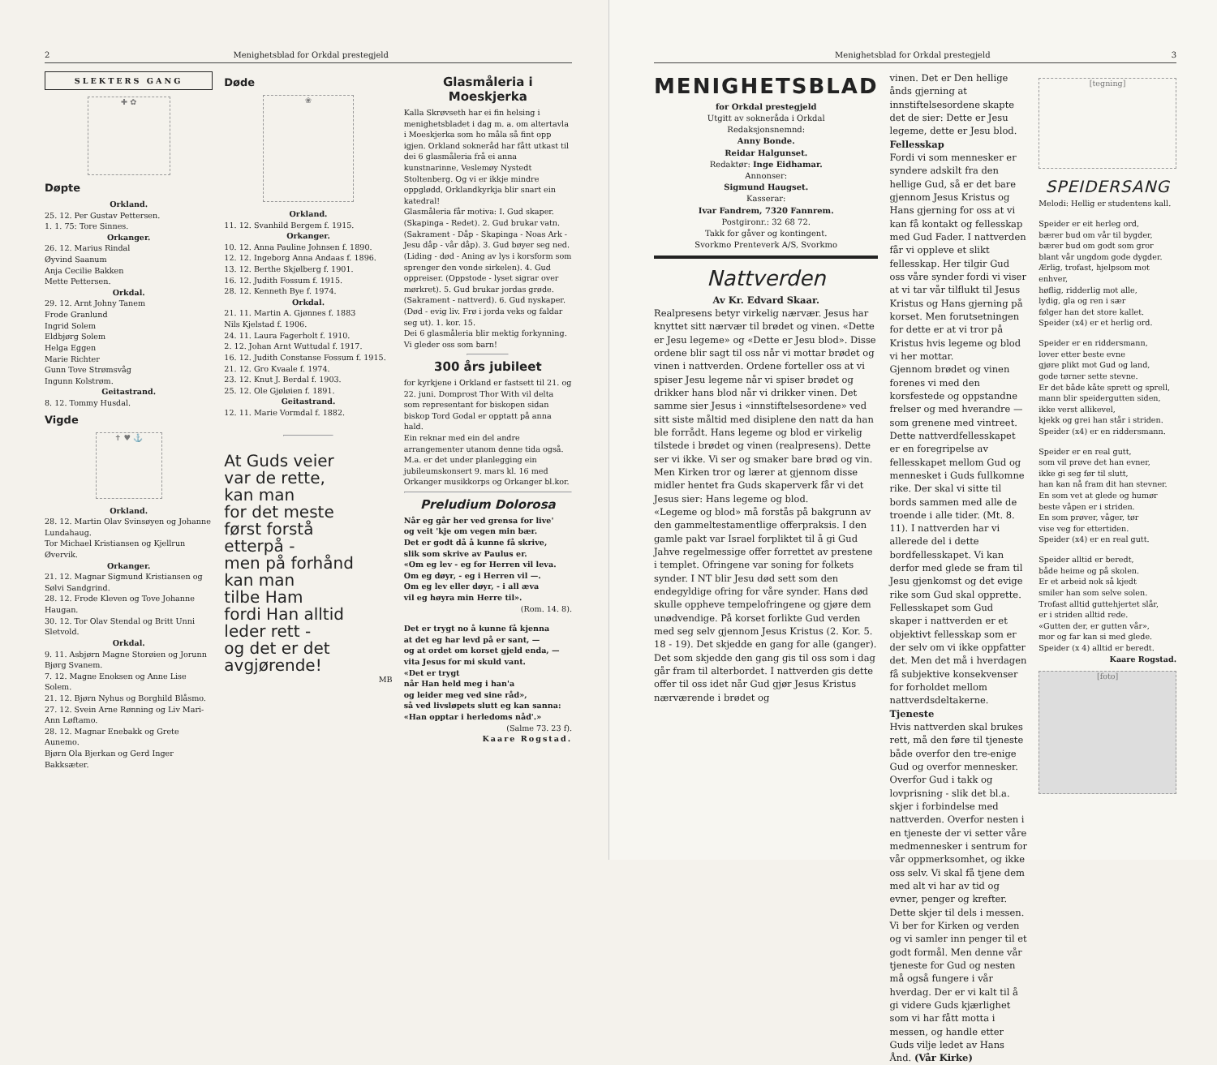2 Menighetsblad for Orkdal prestegjeld
SLEKTERS GANG
✚ ✿
Døpte
Orkland.
25. 12. Per Gustav Pettersen.
1. 1. 75: Tore Sinnes.
Orkanger.
26. 12. Marius Rindal
Øyvind Saanum
Anja Cecilie Bakken
Mette Pettersen.
Orkdal.
29. 12. Arnt Johny Tanem
Frode Granlund
Ingrid Solem
Eldbjørg Solem
Helga Eggen
Marie Richter
Gunn Tove Strømsvåg
Ingunn Kolstrøm.
Geitastrand.
8. 12. Tommy Husdal.
Vigde
✝ ♥ ⚓
Orkland.
28. 12. Martin Olav Svinsøyen og Johanne Lundahaug.
Tor Michael Kristiansen og Kjellrun Øvervik.
Orkanger.
21. 12. Magnar Sigmund Kristiansen og Sølvi Sandgrind.
28. 12. Frode Kleven og Tove Johanne Haugan.
30. 12. Tor Olav Stendal og Britt Unni Sletvold.
Orkdal.
9. 11. Asbjørn Magne Storøien og Jorunn Bjørg Svanem.
7. 12. Magne Enoksen og Anne Lise Solem.
21. 12. Bjørn Nyhus og Borghild Blåsmo.
27. 12. Svein Arne Rønning og Liv Mari-Ann Løftamo.
28. 12. Magnar Enebakk og Grete Aunemo.
Bjørn Ola Bjerkan og Gerd Inger Bakksæter.
Døde
❀
Orkland.
11. 12. Svanhild Bergem f. 1915.
Orkanger.
10. 12. Anna Pauline Johnsen f. 1890.
12. 12. Ingeborg Anna Andaas f. 1896.
13. 12. Berthe Skjølberg f. 1901.
16. 12. Judith Fossum f. 1915.
28. 12. Kenneth Bye f. 1974.
Orkdal.
21. 11. Martin A. Gjønnes f. 1883
Nils Kjelstad f. 1906.
24. 11. Laura Fagerholt f. 1910.
2. 12. Johan Arnt Wuttudal f. 1917.
16. 12. Judith Constanse Fossum f. 1915.
21. 12. Gro Kvaale f. 1974.
23. 12. Knut J. Berdal f. 1903.
25. 12. Ole Gjøløien f. 1891.
Geitastrand.
12. 11. Marie Vormdal f. 1882.
At Guds veier
var de rette,
kan man
for det meste
først forstå
etterpå -
men på forhånd
kan man
tilbe Ham
fordi Han alltid
leder rett -
og det er det
avgjørende!
MB
Glasmåleria i Moeskjerka
Kalla Skrøvseth har ei fin helsing i menighetsbladet i dag m. a. om altertavla i Moeskjerka som ho måla så fint opp igjen. Orkland sokneråd har fått utkast til dei 6 glasmåleria frå ei anna kunstnarinne, Veslemøy Nystedt Stoltenberg. Og vi er ikkje mindre oppglødd, Orklandkyrkja blir snart ein katedral!
Glasmåleria får motiva: I. Gud skaper. (Skapinga - Redet). 2. Gud brukar vatn. (Sakrament - Dåp - Skapinga - Noas Ark - Jesu dåp - vår dåp). 3. Gud bøyer seg ned. (Liding - død - Aning av lys i korsform som sprenger den vonde sirkelen). 4. Gud oppreiser. (Oppstode - lyset sigrar over mørkret). 5. Gud brukar jordas grøde. (Sakrament - nattverd). 6. Gud nyskaper. (Død - evig liv. Frø i jorda veks og faldar seg ut). 1. kor. 15.
Dei 6 glasmåleria blir mektig forkynning. Vi gleder oss som barn!
300 års jubileet
for kyrkjene i Orkland er fastsett til 21. og 22. juni. Domprost Thor With vil delta som representant for biskopen sidan biskop Tord Godal er opptatt på anna hald.
Ein reknar med ein del andre arrangementer utanom denne tida også. M.a. er det under planlegging ein jubileumskonsert 9. mars kl. 16 med Orkanger musikkorps og Orkanger bl.kor.
Preludium Dolorosa
Når eg går her ved grensa for live'
og veit 'kje om vegen min bær.
Det er godt då å kunne få skrive,
slik som skrive av Paulus er.
«Om eg lev - eg for Herren vil leva.
Om eg døyr, - eg i Herren vil —.
Om eg lev eller døyr, - i all æva
vil eg høyra min Herre til».
(Rom. 14. 8).
Det er trygt no å kunne få kjenna
at det eg har levd på er sant, —
og at ordet om korset gjeld enda, —
vita Jesus for mi skuld vant.
«Det er trygt
når Han held meg i han'a
og leider meg ved sine råd»,
så ved livsløpets slutt eg kan sanna:
«Han opptar i herledoms nåd'.»
(Salme 73. 23 f).
Kaare Rogstad.
Menighetsblad for Orkdal prestegjeld 3
MENIGHETSBLAD
for Orkdal prestegjeld
Utgitt av sokneråda i Orkdal
Redaksjonsnemnd:
Anny Bonde.
Reidar Halgunset.
Redaktør: Inge Eidhamar.
Annonser:
Sigmund Haugset.
Kasserar:
Ivar Fandrem, 7320 Fannrem.
Postgironr.: 32 68 72.
Takk for gåver og kontingent.
Svorkmo Prenteverk A/S, Svorkmo
Nattverden
Av Kr. Edvard Skaar.
Realpresens betyr virkelig nærvær. Jesus har knyttet sitt nærvær til brødet og vinen. «Dette er Jesu legeme» og «Dette er Jesu blod». Disse ordene blir sagt til oss når vi mottar brødet og vinen i nattverden. Ordene forteller oss at vi spiser Jesu legeme når vi spiser brødet og drikker hans blod når vi drikker vinen. Det samme sier Jesus i «innstiftelsesordene» ved sitt siste måltid med disiplene den natt da han ble forrådt. Hans legeme og blod er virkelig tilstede i brødet og vinen (realpresens). Dette ser vi ikke. Vi ser og smaker bare brød og vin. Men Kirken tror og lærer at gjennom disse midler hentet fra Guds skaperverk får vi det Jesus sier: Hans legeme og blod.
«Legeme og blod» må forstås på bakgrunn av den gammeltestamentlige offerpraksis. I den gamle pakt var Israel forpliktet til å gi Gud Jahve regelmessige offer forrettet av prestene i templet. Ofringene var soning for folkets synder. I NT blir Jesu død sett som den endegyldige ofring for våre synder. Hans død skulle oppheve tempelofringene og gjøre dem unødvendige. På korset forlikte Gud verden med seg selv gjennom Jesus Kristus (2. Kor. 5. 18 - 19). Det skjedde en gang for alle (ganger). Det som skjedde den gang gis til oss som i dag går fram til alterbordet. I nattverden gis dette offer til oss idet når Gud gjør Jesus Kristus nærværende i brødet og
vinen. Det er Den hellige ånds gjerning at innstiftelsesordene skapte det de sier: Dette er Jesu legeme, dette er Jesu blod.
Fellesskap
Fordi vi som mennesker er syndere adskilt fra den hellige Gud, så er det bare gjennom Jesus Kristus og Hans gjerning for oss at vi kan få kontakt og fellesskap med Gud Fader. I nattverden får vi oppleve et slikt fellesskap. Her tilgir Gud oss våre synder fordi vi viser at vi tar vår tilflukt til Jesus Kristus og Hans gjerning på korset. Men forutsetningen for dette er at vi tror på Kristus hvis legeme og blod vi her mottar.
Gjennom brødet og vinen forenes vi med den korsfestede og oppstandne frelser og med hverandre — som grenene med vintreet. Dette nattverdfellesskapet er en foregripelse av fellesskapet mellom Gud og mennesket i Guds fullkomne rike. Der skal vi sitte til bords sammen med alle de troende i alle tider. (Mt. 8. 11). I nattverden har vi allerede del i dette bordfellesskapet. Vi kan derfor med glede se fram til Jesu gjenkomst og det evige rike som Gud skal opprette. Fellesskapet som Gud skaper i nattverden er et objektivt fellesskap som er der selv om vi ikke oppfatter det. Men det må i hverdagen få subjektive konsekvenser for forholdet mellom nattverdsdeltakerne.
Tjeneste
Hvis nattverden skal brukes rett, må den føre til tjeneste både overfor den tre-enige Gud og overfor mennesker. Overfor Gud i takk og lovprisning - slik det bl.a. skjer i forbindelse med nattverden. Overfor nesten i en tjeneste der vi setter våre medmennesker i sentrum for vår oppmerksomhet, og ikke oss selv. Vi skal få tjene dem med alt vi har av tid og evner, penger og krefter. Dette skjer til dels i messen. Vi ber for Kirken og verden og vi samler inn penger til et godt formål. Men denne vår tjeneste for Gud og nesten må også fungere i vår hverdag. Der er vi kalt til å gi videre Guds kjærlighet som vi har fått motta i messen, og handle etter Guds vilje ledet av Hans Ånd. (Vår Kirke)
[tegning]
SPEIDERSANG
Melodi: Hellig er studentens kall.
Speider er eit herleg ord,
bærer bud om vår til bygder,
bærer bud om godt som gror
blant vår ungdom gode dygder.
Ærlig, trofast, hjelpsom mot enhver,
høflig, ridderlig mot alle,
lydig, gla og ren i sær
følger han det store kallet.
Speider (x4) er et herlig ord.
Speider er en riddersmann,
lover etter beste evne
gjøre plikt mot Gud og land,
gode tørner sette stevne.
Er det både kåte sprett og sprell,
mann blir speidergutten siden,
ikke verst allikevel,
kjekk og grei han står i striden.
Speider (x4) er en riddersmann.
Speider er en real gutt,
som vil prøve det han evner,
ikke gi seg før til slutt,
han kan nå fram dit han stevner.
En som vet at glede og humør
beste våpen er i striden.
En som prøver, våger, tør
vise veg for ettertiden.
Speider (x4) er en real gutt.
Speider alltid er beredt,
både heime og på skolen.
Er et arbeid nok så kjedt
smiler han som selve solen.
Trofast alltid guttehjertet slår,
er i striden alltid rede.
«Gutten der, er gutten vår»,
mor og far kan si med glede.
Speider (x 4) alltid er beredt.
Kaare Rogstad.
[foto]